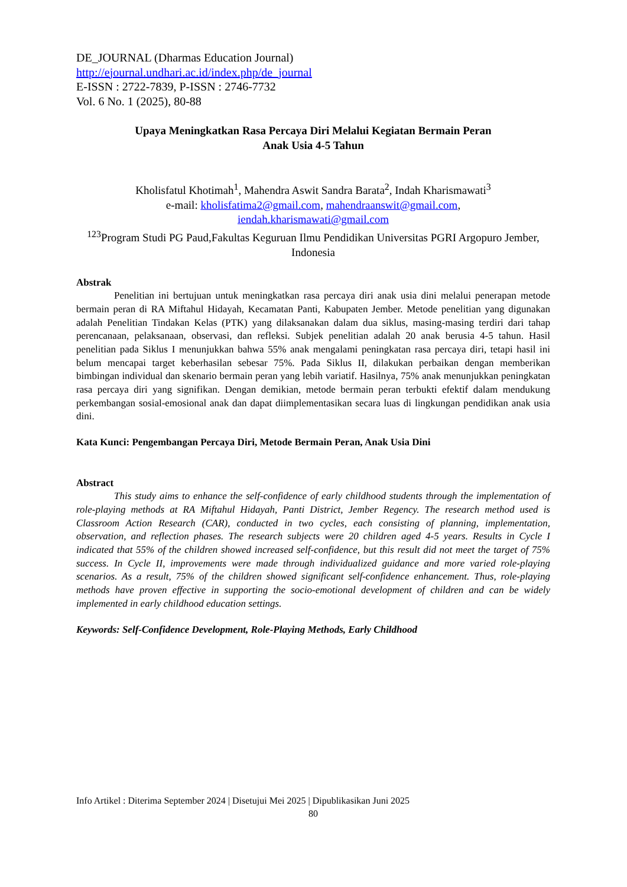DE_JOURNAL (Dharmas Education Journal)
http://ejournal.undhari.ac.id/index.php/de_journal
E-ISSN : 2722-7839, P-ISSN : 2746-7732
Vol. 6 No. 1 (2025), 80-88
Upaya Meningkatkan Rasa Percaya Diri Melalui Kegiatan Bermain Peran
Anak Usia 4-5 Tahun
Kholisfatul Khotimah<sup>1</sup>, Mahendra Aswit Sandra Barata<sup>2</sup>, Indah Kharismawati<sup>3</sup>
e-mail: kholisfatima2@gmail.com, mahendraanswit@gmail.com,
iendah.kharismawati@gmail.com
<sup>123</sup> Program Studi PG Paud,Fakultas Keguruan Ilmu Pendidikan Universitas PGRI Argopuro Jember, Indonesia
Abstrak
Penelitian ini bertujuan untuk meningkatkan rasa percaya diri anak usia dini melalui penerapan metode bermain peran di RA Miftahul Hidayah, Kecamatan Panti, Kabupaten Jember. Metode penelitian yang digunakan adalah Penelitian Tindakan Kelas (PTK) yang dilaksanakan dalam dua siklus, masing-masing terdiri dari tahap perencanaan, pelaksanaan, observasi, dan refleksi. Subjek penelitian adalah 20 anak berusia 4-5 tahun. Hasil penelitian pada Siklus I menunjukkan bahwa 55% anak mengalami peningkatan rasa percaya diri, tetapi hasil ini belum mencapai target keberhasilan sebesar 75%. Pada Siklus II, dilakukan perbaikan dengan memberikan bimbingan individual dan skenario bermain peran yang lebih variatif. Hasilnya, 75% anak menunjukkan peningkatan rasa percaya diri yang signifikan. Dengan demikian, metode bermain peran terbukti efektif dalam mendukung perkembangan sosial-emosional anak dan dapat diimplementasikan secara luas di lingkungan pendidikan anak usia dini.
Kata Kunci: Pengembangan Percaya Diri, Metode Bermain Peran, Anak Usia Dini
Abstract
This study aims to enhance the self-confidence of early childhood students through the implementation of role-playing methods at RA Miftahul Hidayah, Panti District, Jember Regency. The research method used is Classroom Action Research (CAR), conducted in two cycles, each consisting of planning, implementation, observation, and reflection phases. The research subjects were 20 children aged 4-5 years. Results in Cycle I indicated that 55% of the children showed increased self-confidence, but this result did not meet the target of 75% success. In Cycle II, improvements were made through individualized guidance and more varied role-playing scenarios. As a result, 75% of the children showed significant self-confidence enhancement. Thus, role-playing methods have proven effective in supporting the socio-emotional development of children and can be widely implemented in early childhood education settings.
Keywords: Self-Confidence Development, Role-Playing Methods, Early Childhood
Info Artikel : Diterima September 2024 | Disetujui Mei 2025 | Dipublikasikan Juni 2025
80